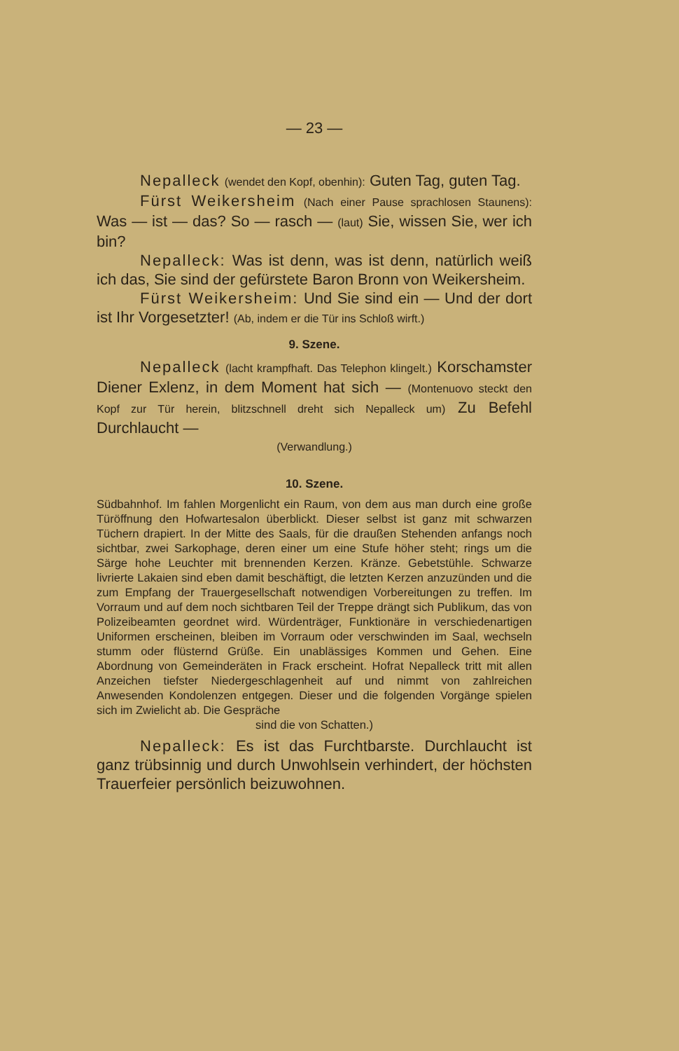— 23 —
Nepalleck (wendet den Kopf, obenhin): Guten Tag, guten Tag.
Fürst Weikersheim (Nach einer Pause sprachlosen Staunens): Was — ist — das? So — rasch — (laut) Sie, wissen Sie, wer ich bin?
Nepalleck: Was ist denn, was ist denn, natürlich weiß ich das, Sie sind der gefürstete Baron Bronn von Weikersheim.
Fürst Weikersheim: Und Sie sind ein — Und der dort ist Ihr Vorgesetzter! (Ab, indem er die Tür ins Schloß wirft.)
9. Szene.
Nepalleck (lacht krampfhaft. Das Telephon klingelt.) Korschamster Diener Exlenz, in dem Moment hat sich — (Montenuovo steckt den Kopf zur Tür herein, blitzschnell dreht sich Nepalleck um) Zu Befehl Durchlaucht —
(Verwandlung.)
10. Szene.
Südbahnhof. Im fahlen Morgenlicht ein Raum, von dem aus man durch eine große Türöffnung den Hofwartesalon überblickt. Dieser selbst ist ganz mit schwarzen Tüchern drapiert. In der Mitte des Saals, für die draußen Stehenden anfangs noch sichtbar, zwei Sarkophage, deren einer um eine Stufe höher steht; rings um die Särge hohe Leuchter mit brennenden Kerzen. Kränze. Gebetstühle. Schwarze livrierte Lakaien sind eben damit beschäftigt, die letzten Kerzen anzuzünden und die zum Empfang der Trauergesellschaft notwendigen Vorbereitungen zu treffen. Im Vorraum und auf dem noch sichtbaren Teil der Treppe drängt sich Publikum, das von Polizeibeamten geordnet wird. Würdenträger, Funktionäre in verschiedenartigen Uniformen erscheinen, bleiben im Vorraum oder verschwinden im Saal, wechseln stumm oder flüsternd Grüße. Ein unablässiges Kommen und Gehen. Eine Abordnung von Gemeinderäten in Frack erscheint. Hofrat Nepalleck tritt mit allen Anzeichen tiefster Niedergeschlagenheit auf und nimmt von zahlreichen Anwesenden Kondolenzen entgegen. Dieser und die folgenden Vorgänge spielen sich im Zwielicht ab. Die Gespräche
sind die von Schatten.)
Nepalleck: Es ist das Furchtbarste. Durchlaucht ist ganz trübsinnig und durch Unwohlsein verhindert, der höchsten Trauerfeier persönlich beizuwohnen.